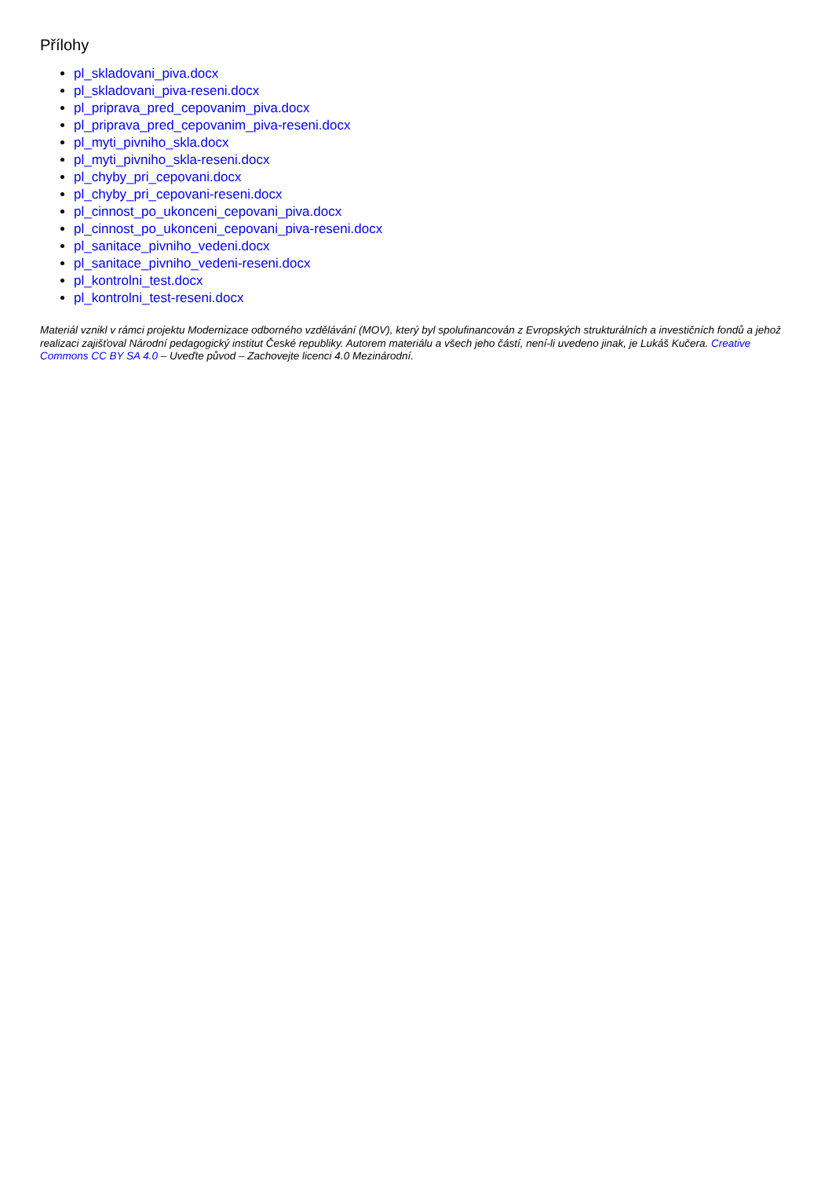Přílohy
pl_skladovani_piva.docx
pl_skladovani_piva-reseni.docx
pl_priprava_pred_cepovanim_piva.docx
pl_priprava_pred_cepovanim_piva-reseni.docx
pl_myti_pivniho_skla.docx
pl_myti_pivniho_skla-reseni.docx
pl_chyby_pri_cepovani.docx
pl_chyby_pri_cepovani-reseni.docx
pl_cinnost_po_ukonceni_cepovani_piva.docx
pl_cinnost_po_ukonceni_cepovani_piva-reseni.docx
pl_sanitace_pivniho_vedeni.docx
pl_sanitace_pivniho_vedeni-reseni.docx
pl_kontrolni_test.docx
pl_kontrolni_test-reseni.docx
Materiál vznikl v rámci projektu Modernizace odborného vzdělávání (MOV), který byl spolufinancován z Evropských strukturálních a investičních fondů a jehož realizaci zajišťoval Národní pedagogický institut České republiky. Autorem materiálu a všech jeho částí, není-li uvedeno jinak, je Lukáš Kučera. Creative Commons CC BY SA 4.0 – Uveďte původ – Zachovejte licenci 4.0 Mezinárodní.